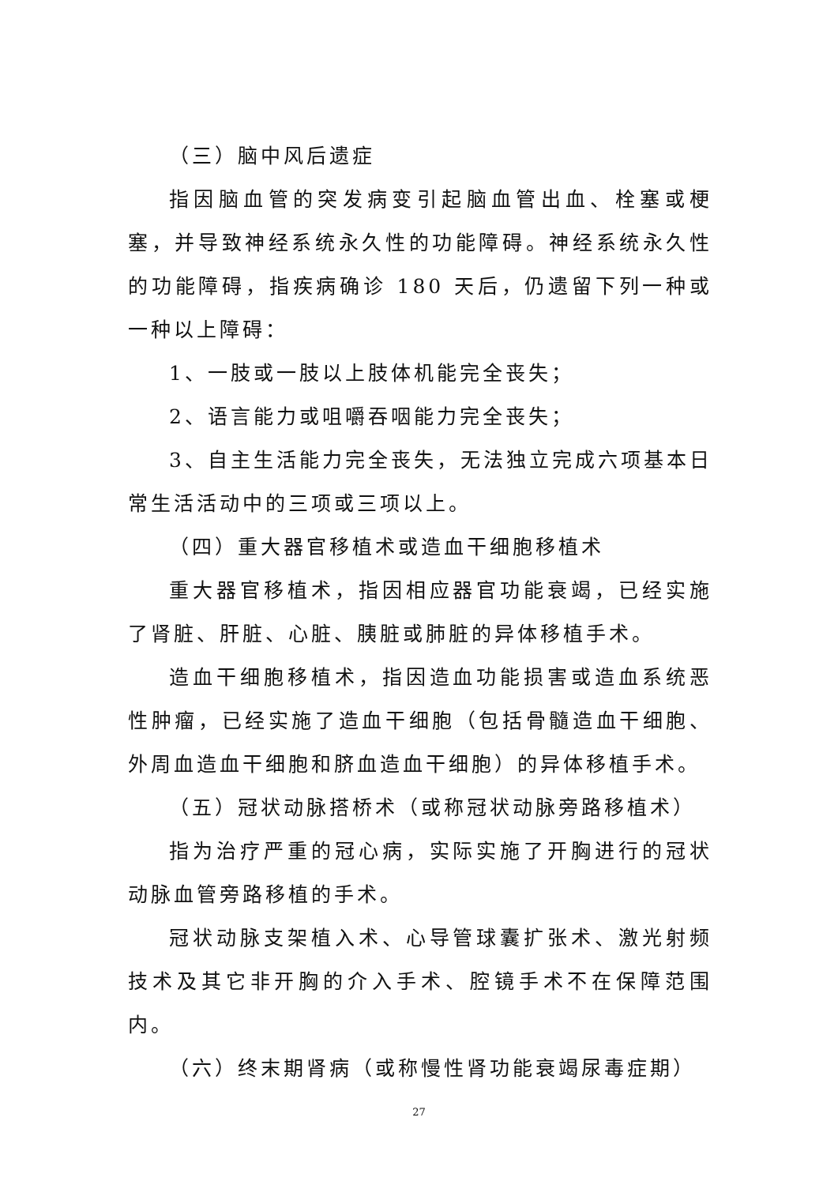（三）脑中风后遗症
指因脑血管的突发病变引起脑血管出血、栓塞或梗塞，并导致神经系统永久性的功能障碍。神经系统永久性的功能障碍，指疾病确诊 180 天后，仍遗留下列一种或一种以上障碍：
1、一肢或一肢以上肢体机能完全丧失；
2、语言能力或咀嚼吞咽能力完全丧失；
3、自主生活能力完全丧失，无法独立完成六项基本日常生活活动中的三项或三项以上。
（四）重大器官移植术或造血干细胞移植术
重大器官移植术，指因相应器官功能衰竭，已经实施了肾脏、肝脏、心脏、胰脏或肺脏的异体移植手术。
造血干细胞移植术，指因造血功能损害或造血系统恶性肿瘤，已经实施了造血干细胞（包括骨髓造血干细胞、外周血造血干细胞和脐血造血干细胞）的异体移植手术。
（五）冠状动脉搭桥术（或称冠状动脉旁路移植术）
指为治疗严重的冠心病，实际实施了开胸进行的冠状动脉血管旁路移植的手术。
冠状动脉支架植入术、心导管球囊扩张术、激光射频技术及其它非开胸的介入手术、腔镜手术不在保障范围内。
（六）终末期肾病（或称慢性肾功能衰竭尿毒症期）
27